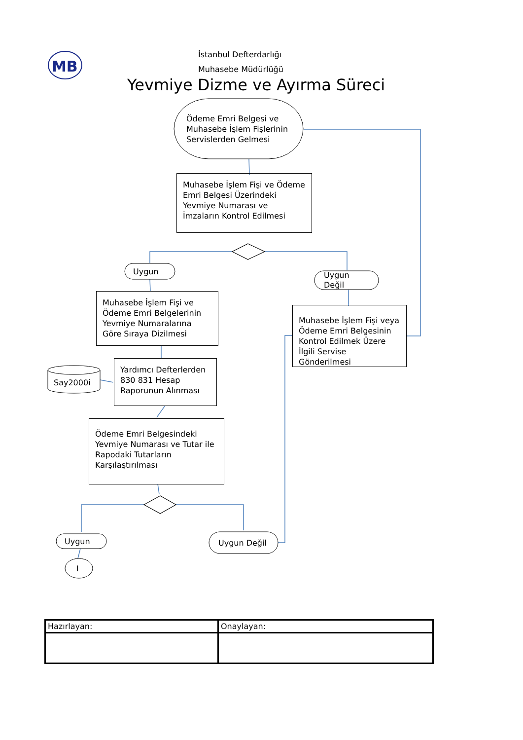MB
İstanbul Defterdarlığı
Muhasebe Müdürlüğü
Yevmiye Dizme ve Ayırma Süreci
Ödeme Emri Belgesi ve
Muhasebe İşlem Fişlerinin
Servislerden Gelmesi
Muhasebe İşlem Fişi ve Ödeme Emri Belgesi Üzerindeki Yevmiye Numarası ve İmzaların Kontrol Edilmesi
Uygun
Uygun
Değil
Muhasebe İşlem Fişi ve Ödeme Emri Belgelerinin Yevmiye Numaralarına Göre Sıraya Dizilmesi
Muhasebe İşlem Fişi veya Ödeme Emri Belgesinin Kontrol Edilmek Üzere İlgili Servise Gönderilmesi
Say2000i
Yardımcı Defterlerden 830 831 Hesap Raporunun Alınması
Ödeme Emri Belgesindeki Yevmiye Numarası ve Tutar ile Rapodaki Tutarların Karşılaştırılması
Uygun Uygun Değil
I
| Hazırlayan: | Onaylayan: |